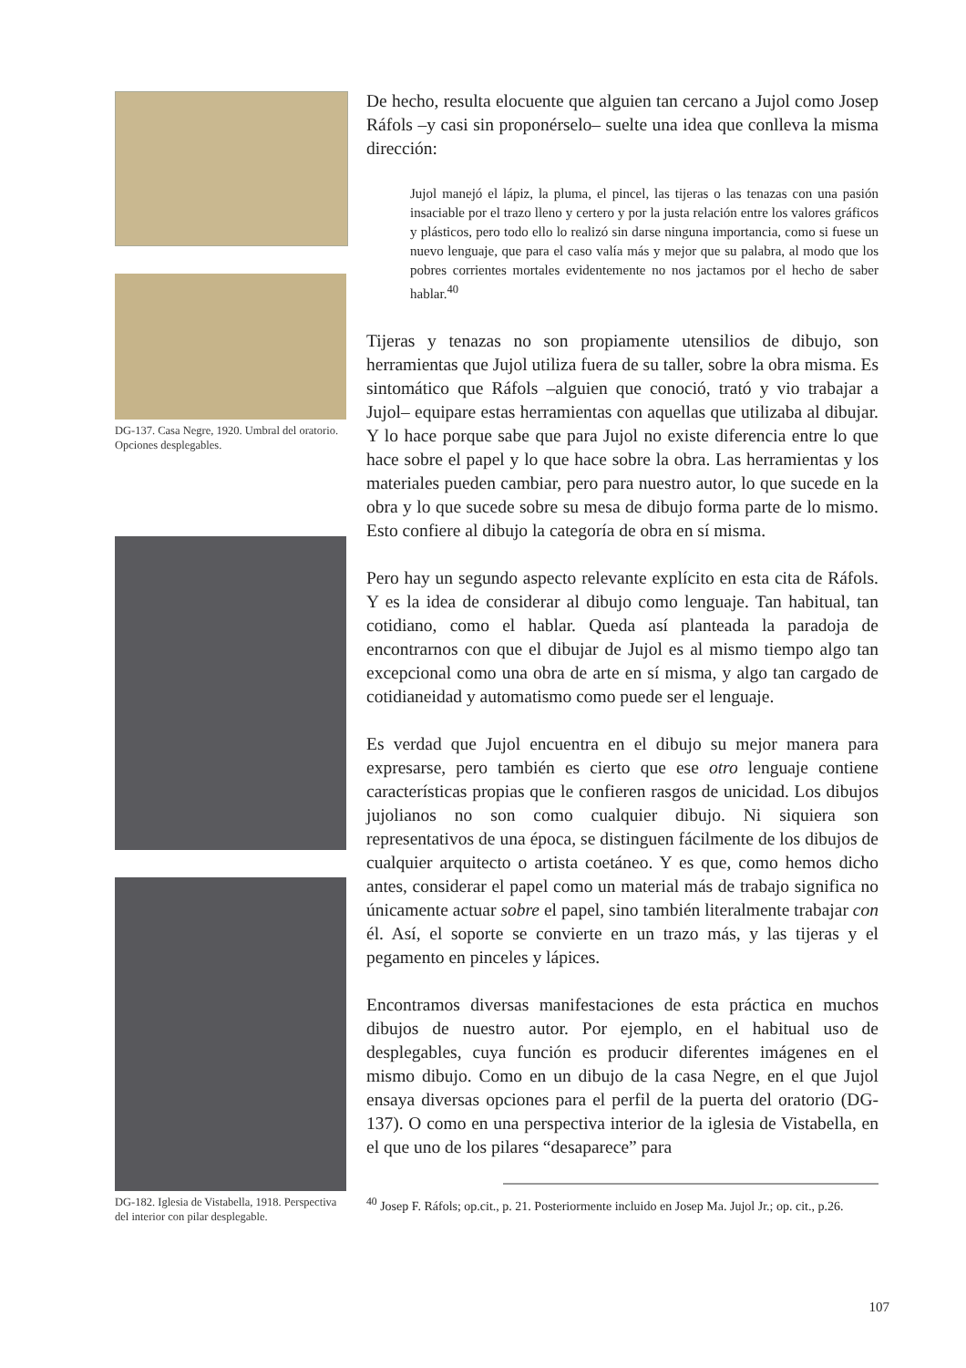DG-137. Casa Negre, 1920. Umbral del oratorio. Opciones desplegables.
DG-182. Iglesia de Vistabella, 1918. Perspectiva del interior con pilar desplegable.
De hecho, resulta elocuente que alguien tan cercano a Jujol como Josep Ráfols –y casi sin proponérselo– suelte una idea que conlleva la misma dirección:
Jujol manejó el lápiz, la pluma, el pincel, las tijeras o las tenazas con una pasión insaciable por el trazo lleno y certero y por la justa relación entre los valores gráficos y plásticos, pero todo ello lo realizó sin darse ninguna importancia, como si fuese un nuevo lenguaje, que para el caso valía más y mejor que su palabra, al modo que los pobres corrientes mortales evidentemente no nos jactamos por el hecho de saber hablar.<sup>40</sup>
Tijeras y tenazas no son propiamente utensilios de dibujo, son herramientas que Jujol utiliza fuera de su taller, sobre la obra misma. Es sintomático que Ráfols –alguien que conoció, trató y vio trabajar a Jujol– equipare estas herramientas con aquellas que utilizaba al dibujar. Y lo hace porque sabe que para Jujol no existe diferencia entre lo que hace sobre el papel y lo que hace sobre la obra. Las herramientas y los materiales pueden cambiar, pero para nuestro autor, lo que sucede en la obra y lo que sucede sobre su mesa de dibujo forma parte de lo mismo. Esto confiere al dibujo la categoría de obra en sí misma.
Pero hay un segundo aspecto relevante explícito en esta cita de Ráfols. Y es la idea de considerar al dibujo como lenguaje. Tan habitual, tan cotidiano, como el hablar. Queda así planteada la paradoja de encontrarnos con que el dibujar de Jujol es al mismo tiempo algo tan excepcional como una obra de arte en sí misma, y algo tan cargado de cotidianeidad y automatismo como puede ser el lenguaje.
Es verdad que Jujol encuentra en el dibujo su mejor manera para expresarse, pero también es cierto que ese otro lenguaje contiene características propias que le confieren rasgos de unicidad. Los dibujos jujolianos no son como cualquier dibujo. Ni siquiera son representativos de una época, se distinguen fácilmente de los dibujos de cualquier arquitecto o artista coetáneo. Y es que, como hemos dicho antes, considerar el papel como un material más de trabajo significa no únicamente actuar sobre el papel, sino también literalmente trabajar con él. Así, el soporte se convierte en un trazo más, y las tijeras y el pegamento en pinceles y lápices.
Encontramos diversas manifestaciones de esta práctica en muchos dibujos de nuestro autor. Por ejemplo, en el habitual uso de desplegables, cuya función es producir diferentes imágenes en el mismo dibujo. Como en un dibujo de la casa Negre, en el que Jujol ensaya diversas opciones para el perfil de la puerta del oratorio (DG-137). O como en una perspectiva interior de la iglesia de Vistabella, en el que uno de los pilares “desaparece” para
<sup>40</sup> Josep F. Ráfols; op.cit., p. 21. Posteriormente incluido en Josep Ma. Jujol Jr.; op. cit., p.26.
107